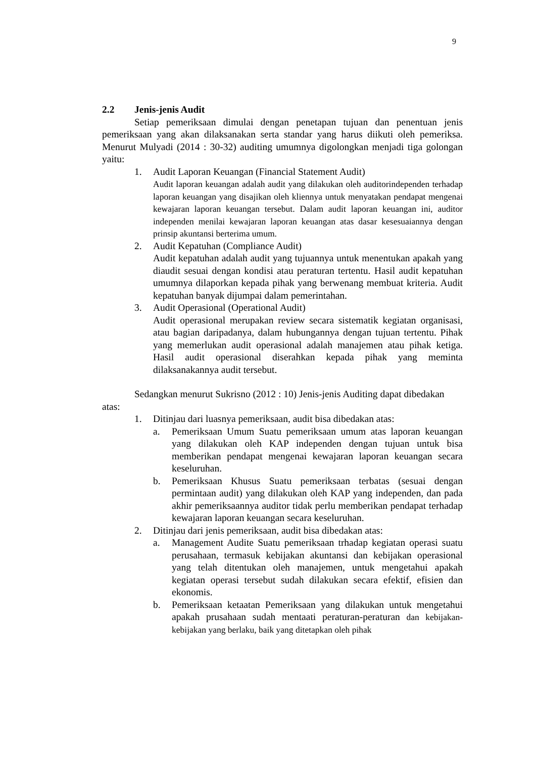9
2.2 Jenis-jenis Audit
Setiap pemeriksaan dimulai dengan penetapan tujuan dan penentuan jenis pemeriksaan yang akan dilaksanakan serta standar yang harus diikuti oleh pemeriksa. Menurut Mulyadi (2014 : 30-32) auditing umumnya digolongkan menjadi tiga golongan yaitu:
1. Audit Laporan Keuangan (Financial Statement Audit)
Audit laporan keuangan adalah audit yang dilakukan oleh auditorindependen terhadap laporan keuangan yang disajikan oleh kliennya untuk menyatakan pendapat mengenai kewajaran laporan keuangan tersebut. Dalam audit laporan keuangan ini, auditor independen menilai kewajaran laporan keuangan atas dasar kesesuaiannya dengan prinsip akuntansi berterima umum.
2. Audit Kepatuhan (Compliance Audit)
Audit kepatuhan adalah audit yang tujuannya untuk menentukan apakah yang diaudit sesuai dengan kondisi atau peraturan tertentu. Hasil audit kepatuhan umumnya dilaporkan kepada pihak yang berwenang membuat kriteria. Audit kepatuhan banyak dijumpai dalam pemerintahan.
3. Audit Operasional (Operational Audit)
Audit operasional merupakan review secara sistematik kegiatan organisasi, atau bagian daripadanya, dalam hubungannya dengan tujuan tertentu. Pihak yang memerlukan audit operasional adalah manajemen atau pihak ketiga. Hasil audit operasional diserahkan kepada pihak yang meminta dilaksanakannya audit tersebut.
Sedangkan menurut Sukrisno (2012 : 10) Jenis-jenis Auditing dapat dibedakan atas:
1. Ditinjau dari luasnya pemeriksaan, audit bisa dibedakan atas:
a. Pemeriksaan Umum Suatu pemeriksaan umum atas laporan keuangan yang dilakukan oleh KAP independen dengan tujuan untuk bisa memberikan pendapat mengenai kewajaran laporan keuangan secara keseluruhan.
b. Pemeriksaan Khusus Suatu pemeriksaan terbatas (sesuai dengan permintaan audit) yang dilakukan oleh KAP yang independen, dan pada akhir pemeriksaannya auditor tidak perlu memberikan pendapat terhadap kewajaran laporan keuangan secara keseluruhan.
2. Ditinjau dari jenis pemeriksaan, audit bisa dibedakan atas:
a. Management Audite Suatu pemeriksaan trhadap kegiatan operasi suatu perusahaan, termasuk kebijakan akuntansi dan kebijakan operasional yang telah ditentukan oleh manajemen, untuk mengetahui apakah kegiatan operasi tersebut sudah dilakukan secara efektif, efisien dan ekonomis.
b. Pemeriksaan ketaatan Pemeriksaan yang dilakukan untuk mengetahui apakah prusahaan sudah mentaati peraturan-peraturan dan kebijakan-kebijakan yang berlaku, baik yang ditetapkan oleh pihak